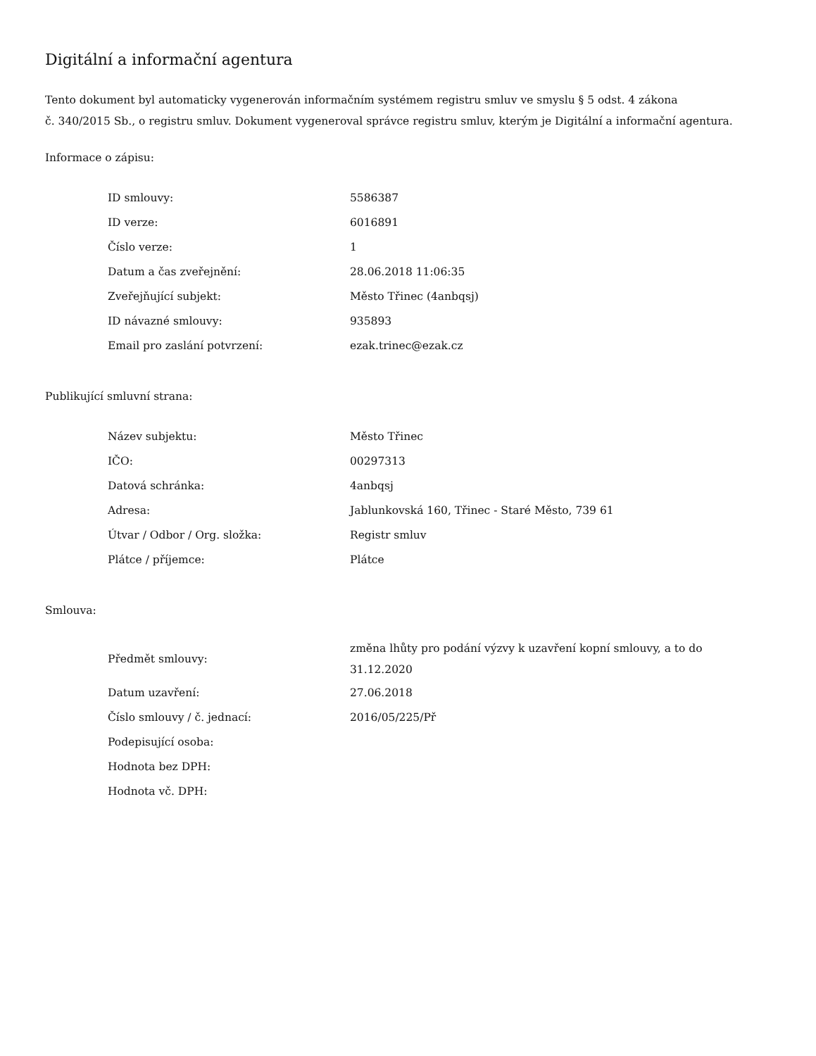Digitální a informační agentura
Tento dokument byl automaticky vygenerován informačním systémem registru smluv ve smyslu § 5 odst. 4 zákona
č. 340/2015 Sb., o registru smluv. Dokument vygeneroval správce registru smluv, kterým je Digitální a informační agentura.
Informace o zápisu:
| ID smlouvy: | 5586387 |
| ID verze: | 6016891 |
| Číslo verze: | 1 |
| Datum a čas zveřejnění: | 28.06.2018 11:06:35 |
| Zveřejňující subjekt: | Město Třinec (4anbqsj) |
| ID návazné smlouvy: | 935893 |
| Email pro zaslání potvrzení: | ezak.trinec@ezak.cz |
Publikující smluvní strana:
| Název subjektu: | Město Třinec |
| IČO: | 00297313 |
| Datová schránka: | 4anbqsj |
| Adresa: | Jablunkovská 160, Třinec - Staré Město, 739 61 |
| Útvar / Odbor / Org. složka: | Registr smluv |
| Plátce / příjemce: | Plátce |
Smlouva:
| Předmět smlouvy: | změna lhůty pro podání výzvy k uzavření kopní smlouvy, a to do 31.12.2020 |
| Datum uzavření: | 27.06.2018 |
| Číslo smlouvy / č. jednací: | 2016/05/225/Př |
| Podepisující osoba: | |
| Hodnota bez DPH: | |
| Hodnota vč. DPH: | |